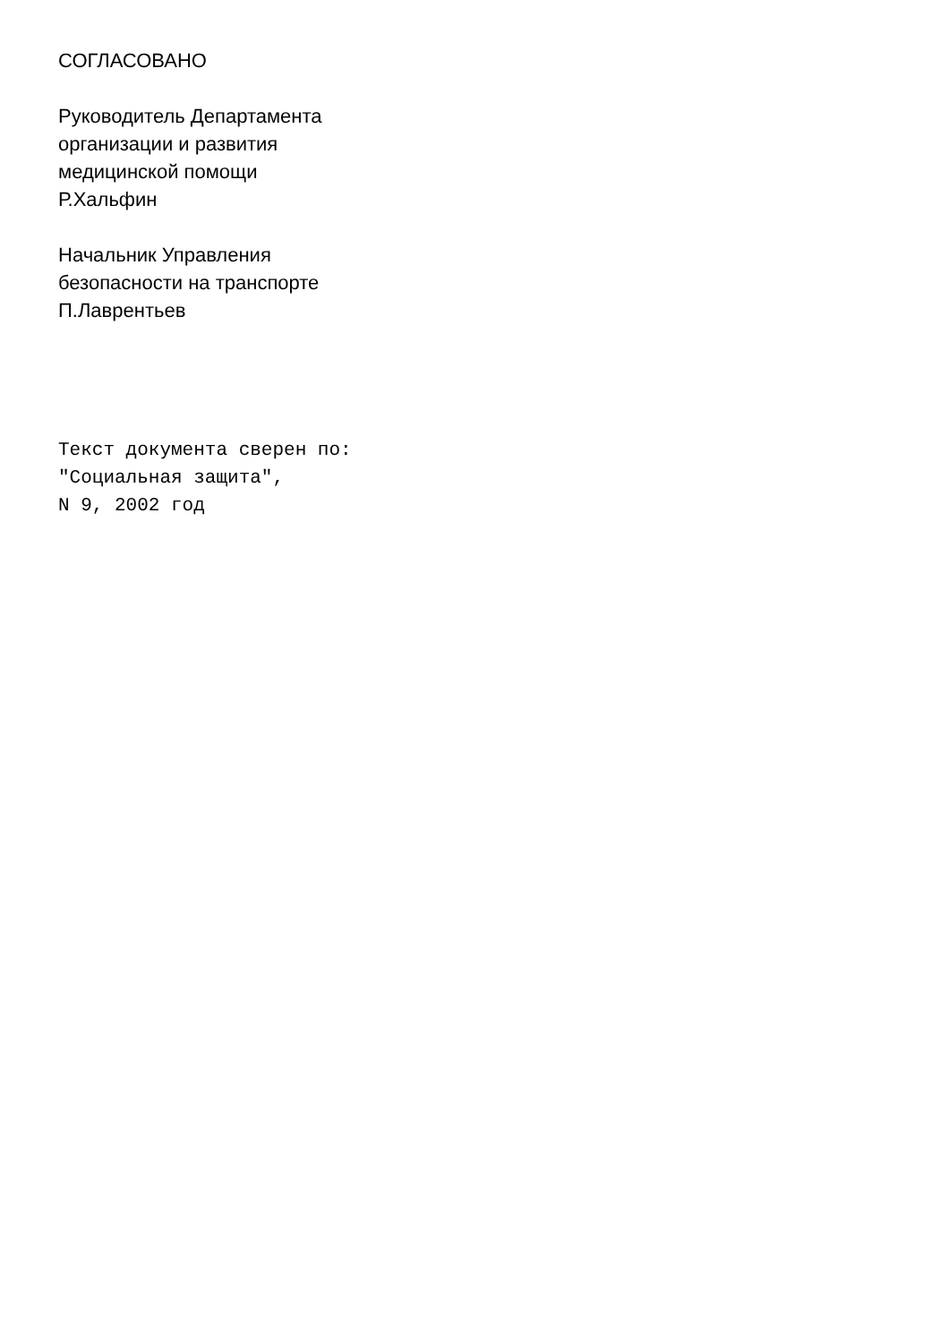СОГЛАСОВАНО
Руководитель Департамента
организации и развития
медицинской помощи
Р.Хальфин
Начальник Управления
безопасности на транспорте
П.Лаврентьев
Текст документа сверен по:
"Социальная защита",
N 9, 2002 год